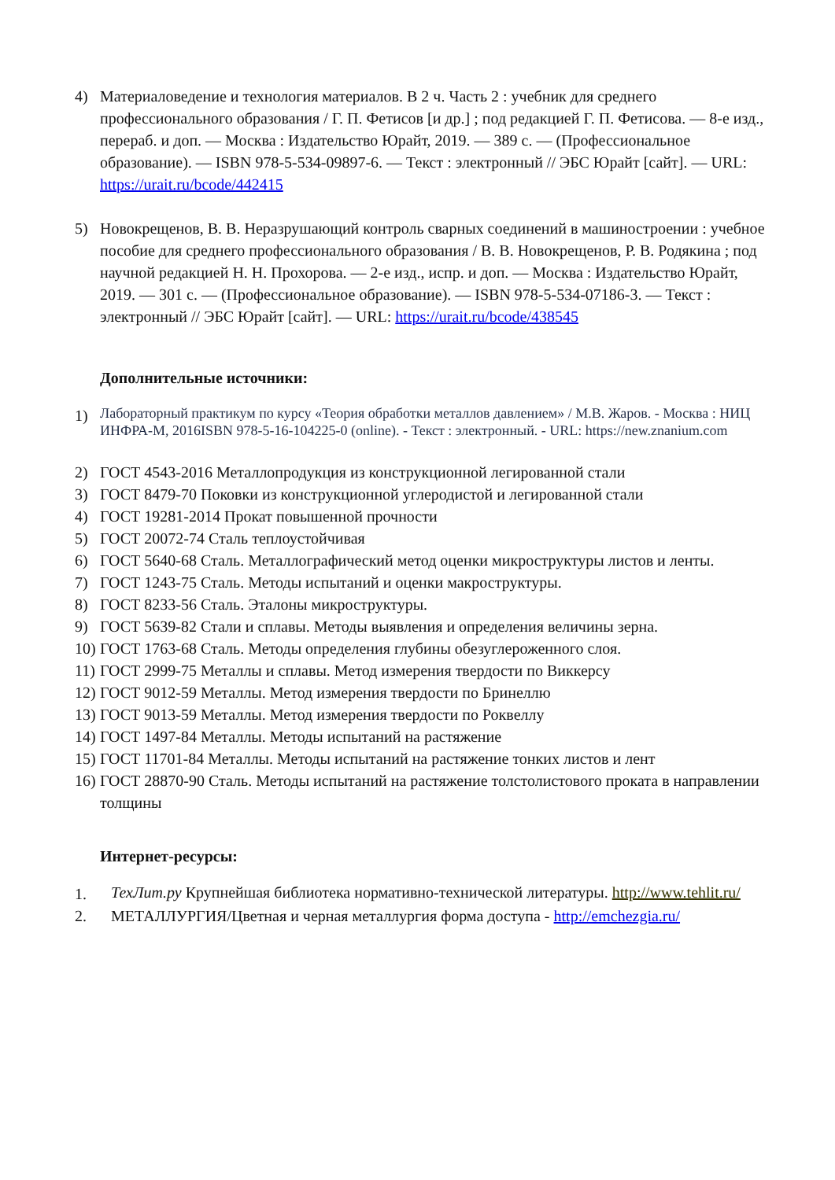4) Материаловедение и технология материалов. В 2 ч. Часть 2 : учебник для среднего профессионального образования / Г. П. Фетисов [и др.] ; под редакцией Г. П. Фетисова. — 8-е изд., перераб. и доп. — Москва : Издательство Юрайт, 2019. — 389 с. — (Профессиональное образование). — ISBN 978-5-534-09897-6. — Текст : электронный // ЭБС Юрайт [сайт]. — URL: https://urait.ru/bcode/442415
5) Новокрещенов, В. В. Неразрушающий контроль сварных соединений в машиностроении : учебное пособие для среднего профессионального образования / В. В. Новокрещенов, Р. В. Родякина ; под научной редакцией Н. Н. Прохорова. — 2-е изд., испр. и доп. — Москва : Издательство Юрайт, 2019. — 301 с. — (Профессиональное образование). — ISBN 978-5-534-07186-3. — Текст : электронный // ЭБС Юрайт [сайт]. — URL: https://urait.ru/bcode/438545
Дополнительные источники:
1)
Лабораторный практикум по курсу «Теория обработки металлов давлением» / М.В. Жаров. - Москва : НИЦ ИНФРА-М, 2016ISBN 978-5-16-104225-0 (online). - Текст : электронный. - URL: https://new.znanium.com
2) ГОСТ 4543-2016 Металлопродукция из конструкционной легированной стали
3) ГОСТ 8479-70 Поковки из конструкционной углеродистой и легированной стали
4) ГОСТ 19281-2014 Прокат повышенной прочности
5) ГОСТ 20072-74 Сталь теплоустойчивая
6) ГОСТ 5640-68 Сталь. Металлографический метод оценки микроструктуры листов и ленты.
7) ГОСТ 1243-75 Сталь. Методы испытаний и оценки макроструктуры.
8) ГОСТ 8233-56 Сталь. Эталоны микроструктуры.
9) ГОСТ 5639-82 Стали и сплавы. Методы выявления и определения величины зерна.
10)
ГОСТ 1763-68 Сталь. Методы определения глубины обезуглероженного слоя.
11)
ГОСТ 2999-75 Металлы и сплавы. Метод измерения твердости по Виккерсу
12)
ГОСТ 9012-59 Металлы. Метод измерения твердости по Бринеллю
13)
ГОСТ 9013-59 Металлы. Метод измерения твердости по Роквеллу
14)
ГОСТ 1497-84 Металлы. Методы испытаний на растяжение
15)
ГОСТ 11701-84 Металлы. Методы испытаний на растяжение тонких листов и лент
16)
ГОСТ 28870-90 Сталь. Методы испытаний на растяжение толстолистового проката в направлении толщины
Интернет-ресурсы:
1.
ТехЛит.ру Крупнейшая библиотека нормативно-технической литературы. http://www.tehlit.ru/
2. МЕТАЛЛУРГИЯ/Цветная и черная металлургия форма доступа - http://emchezgia.ru/